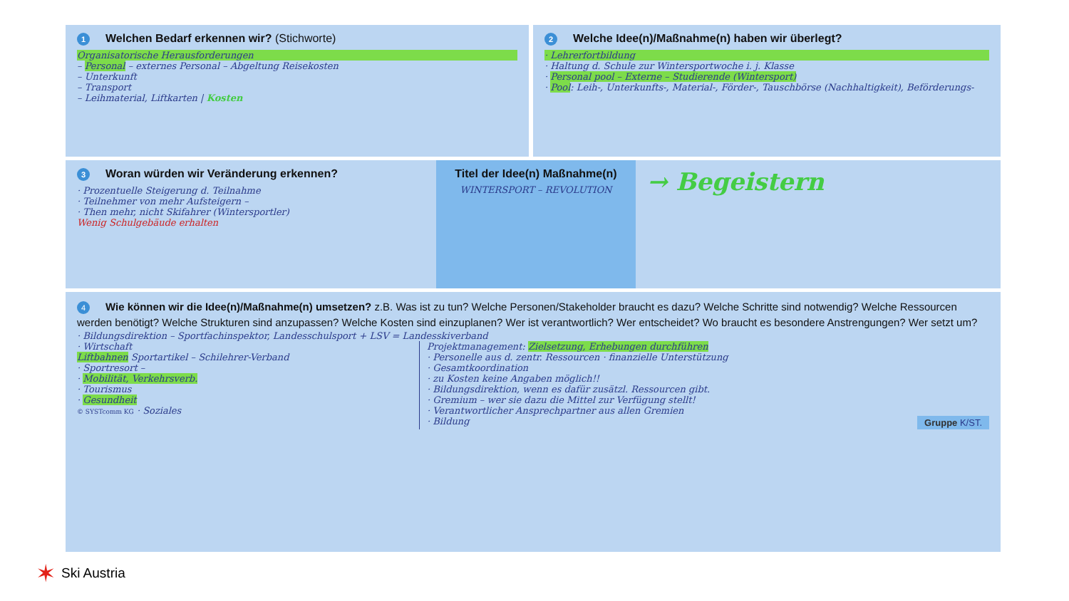1 Welchen Bedarf erkennen wir? (Stichworte)
Organisatorische Herausforderungen
– Personal – externes Personal – Abgeltung Reisekosten
– Unterkunft
– Transport
– Leihmaterial, Liftkarten | Kosten
2 Welche Idee(n)/Maßnahme(n) haben wir überlegt?
· Lehrerfortbildung
· Haltung d. Schule zur Wintersportwoche i. j. Klasse
· Personal pool – Externe – Studierende (Wintersport)
· Pool: Leih-, Unterkunfts-, Material-, Förder-, Tauschbörse (Nachhaltigkeit), Beförderungs-
3 Woran würden wir Veränderung erkennen?
· Prozentuelle Steigerung d. Teilnahme
· Teilnehmer von mehr Aufsteigern –
· Then mehr, nicht Skifahrer (Wintersportler)
Wenig Schulgebäude erhalten
Titel der Idee(n) Maßnahme(n)
WINTERSPORT – REVOLUTION
→ Begeistern
4 Wie können wir die Idee(n)/Maßnahme(n) umsetzen? z.B. Was ist zu tun? Welche Personen/Stakeholder braucht es dazu? Welche Schritte sind notwendig? Welche Ressourcen werden benötigt? Welche Strukturen sind anzupassen? Welche Kosten sind einzuplanen? Wer ist verantwortlich? Wer entscheidet? Wo braucht es besondere Anstrengungen? Wer setzt um?
· Bildungsdirektion – Sportfachinspektor, Landesschulsport + LSV = Landesskiverband
· Wirtschaft
Liftbahnen Sportartikel – Schilehrer-Verband
· Sportresort –
· Mobilität, Verkehrsverb.
· Tourismus
· Gesundheit
© SYSTcomm KG · Soziales
Projektmanagement: Zielsetzung, Erhebungen durchführen
· Personelle aus d. zentr. Ressourcen · finanzielle Unterstützung
· Gesamtkoordination
· zu Kosten keine Angaben möglich!!
· Bildungsdirektion, wenn es dafür zusätzl. Ressourcen gibt.
· Gremium – wer sie dazu die Mittel zur Verfügung stellt!
· Verantwortlicher Ansprechpartner aus allen Gremien
· Bildung Gruppe K/ST.
✶ Ski Austria